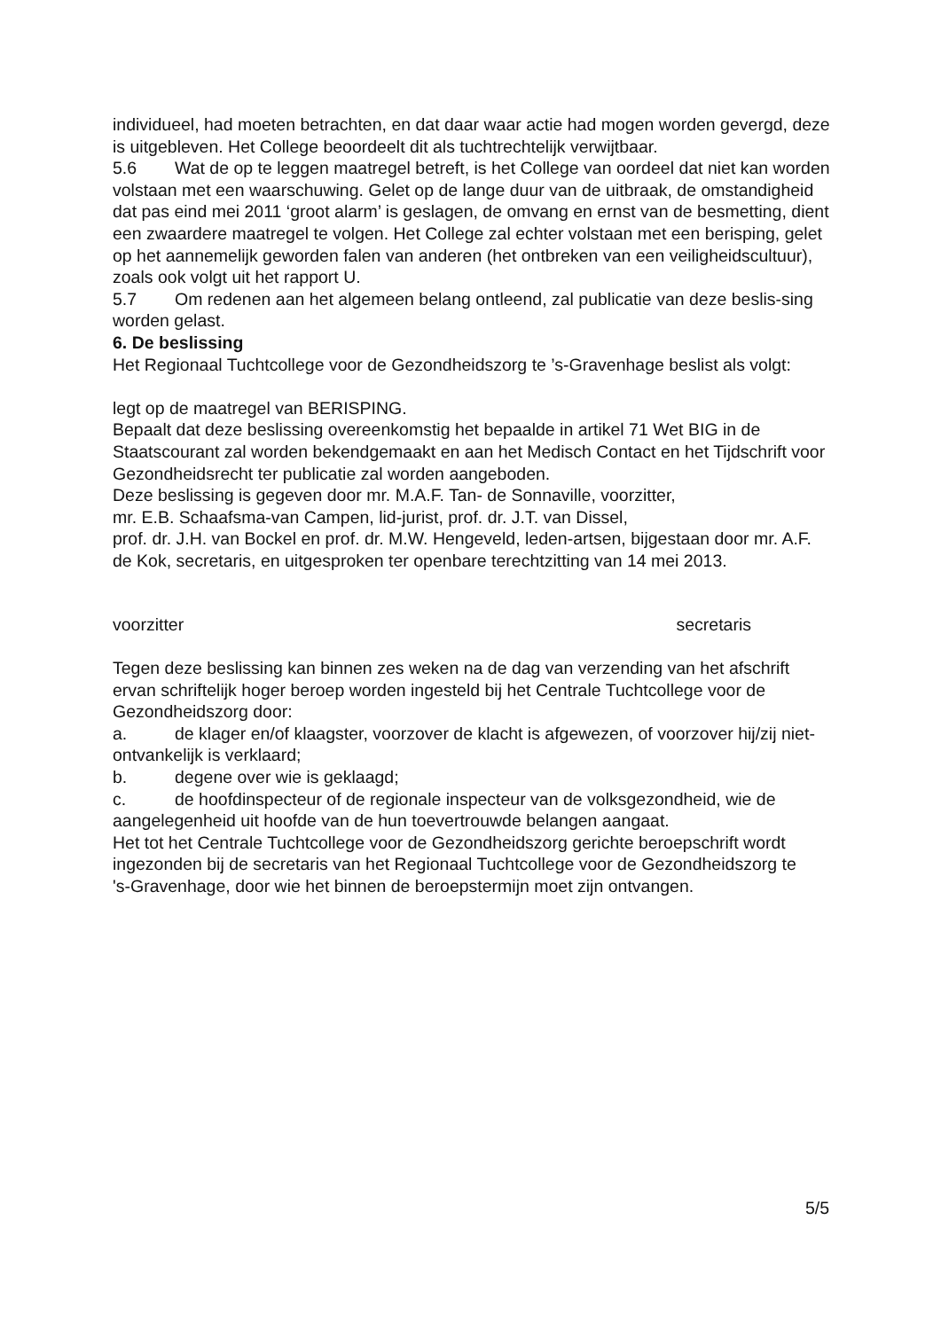individueel, had moeten betrachten, en dat daar waar actie had mogen worden gevergd, deze is uitgebleven. Het College beoordeelt dit als tuchtrechtelijk verwijtbaar.
5.6 Wat de op te leggen maatregel betreft, is het College van oordeel dat niet kan worden volstaan met een waarschuwing. Gelet op de lange duur van de uitbraak, de omstandigheid dat pas eind mei 2011 ‘groot alarm’ is geslagen, de omvang en ernst van de besmetting, dient een zwaardere maatregel te volgen. Het College zal echter volstaan met een berisping, gelet op het aannemelijk geworden falen van anderen (het ontbreken van een veiligheidscultuur), zoals ook volgt uit het rapport U.
5.7 Om redenen aan het algemeen belang ontleend, zal publicatie van deze beslis-sing worden gelast.
6. De beslissing
Het Regionaal Tuchtcollege voor de Gezondheidszorg te ’s-Gravenhage beslist als volgt:
legt op de maatregel van BERISPING.
Bepaalt dat deze beslissing overeenkomstig het bepaalde in artikel 71 Wet BIG in de Staatscourant zal worden bekendgemaakt en aan het Medisch Contact en het Tijdschrift voor Gezondheidsrecht ter publicatie zal worden aangeboden.
Deze beslissing is gegeven door mr. M.A.F. Tan- de Sonnaville, voorzitter,
mr. E.B. Schaafsma-van Campen, lid-jurist, prof. dr. J.T. van Dissel,
prof. dr. J.H. van Bockel en prof. dr. M.W. Hengeveld, leden-artsen, bijgestaan door mr. A.F. de Kok, secretaris, en uitgesproken ter openbare terechtzitting van 14 mei 2013.
voorzitter secretaris
Tegen deze beslissing kan binnen zes weken na de dag van verzending van het afschrift ervan schriftelijk hoger beroep worden ingesteld bij het Centrale Tuchtcollege voor de Gezondheidszorg door:
a. de klager en/of klaagster, voorzover de klacht is afgewezen, of voorzover hij/zij niet-ontvankelijk is verklaard;
b. degene over wie is geklaagd;
c. de hoofdinspecteur of de regionale inspecteur van de volksgezondheid, wie de aangelegenheid uit hoofde van de hun toevertrouwde belangen aangaat.
Het tot het Centrale Tuchtcollege voor de Gezondheidszorg gerichte beroepschrift wordt ingezonden bij de secretaris van het Regionaal Tuchtcollege voor de Gezondheidszorg te
's-Gravenhage, door wie het binnen de beroepstermijn moet zijn ontvangen.
5/5